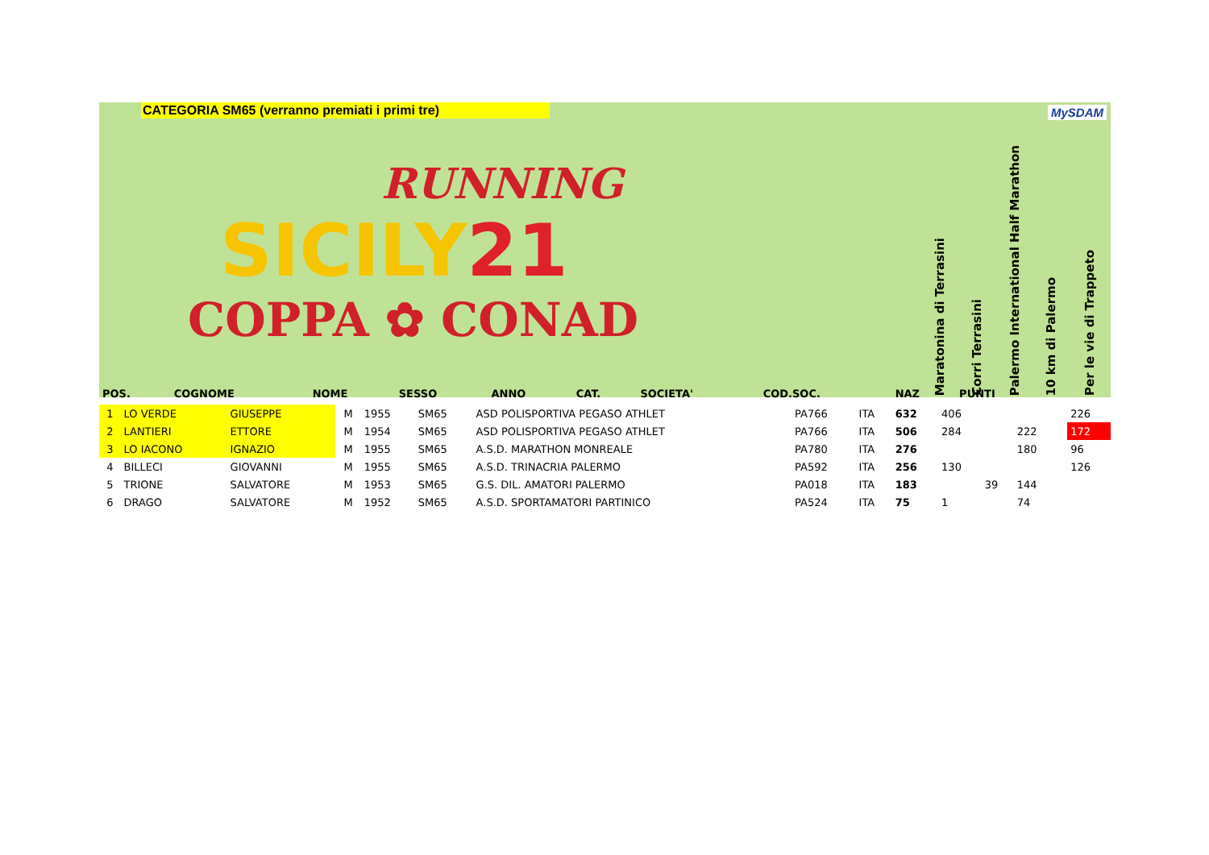CATEGORIA SM65 (verranno premiati i primi tre) MySDAM
RUNNING
SICILY21
COPPA ✿ CONAD
Maratonina di Terrasini
Corri Terrasini
Palermo International Half Marathon
10 km di Palermo
Per le vie di Trappeto
| POS. | COGNOME | NOME | SESSO | ANNO | CAT. | SOCIETA' | COD.SOC. | NAZ | PUNTI | | | | | |
| --- | --- | --- | --- | --- | --- | --- | --- | --- | --- | --- | --- | --- | --- | --- |
| 1 | LO VERDE | GIUSEPPE | M | 1955 | SM65 | ASD POLISPORTIVA PEGASO ATHLET | PA766 | ITA | 632 | 406 | | | | 226 |
| 2 | LANTIERI | ETTORE | M | 1954 | SM65 | ASD POLISPORTIVA PEGASO ATHLET | PA766 | ITA | 506 | 284 | | 222 | | 172 |
| 3 | LO IACONO | IGNAZIO | M | 1955 | SM65 | A.S.D. MARATHON MONREALE | PA780 | ITA | 276 | | | 180 | | 96 |
| 4 | BILLECI | GIOVANNI | M | 1955 | SM65 | A.S.D. TRINACRIA PALERMO | PA592 | ITA | 256 | 130 | | | | 126 |
| 5 | TRIONE | SALVATORE | M | 1953 | SM65 | G.S. DIL. AMATORI PALERMO | PA018 | ITA | 183 | | 39 | 144 | | |
| 6 | DRAGO | SALVATORE | M | 1952 | SM65 | A.S.D. SPORTAMATORI PARTINICO | PA524 | ITA | 75 | 1 | | 74 | | |